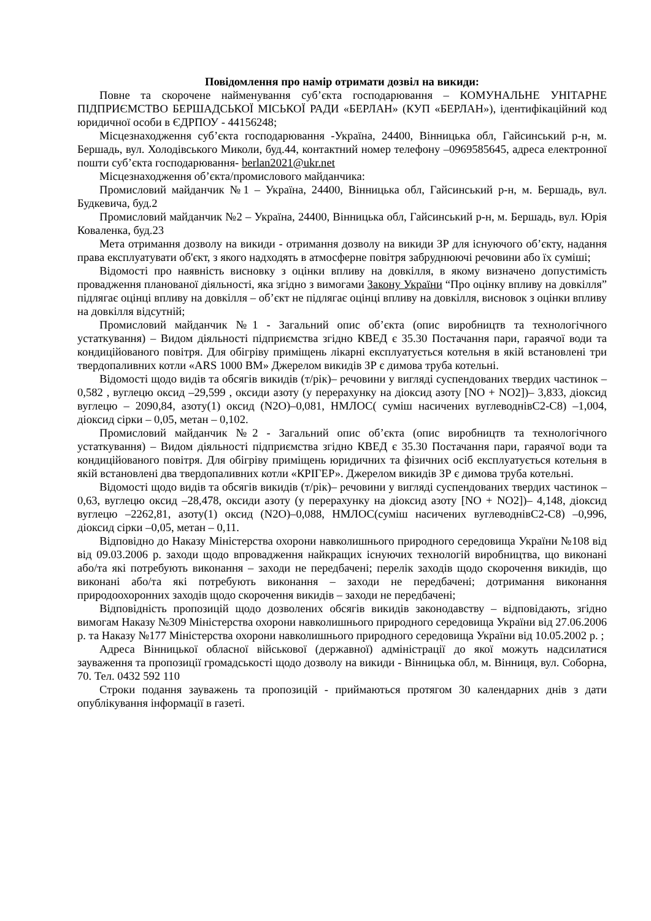Повідомлення про намір отримати дозвіл на викиди:
Повне та скорочене найменування суб’єкта господарювання – КОМУНАЛЬНЕ УНІТАРНЕ ПІДПРИЄМСТВО БЕРШАДСЬКОЇ МІСЬКОЇ РАДИ «БЕРЛАН» (КУП «БЕРЛАН»), ідентифікаційний код юридичної особи в ЄДРПОУ - 44156248;
Місцезнаходження суб’єкта господарювання -Україна, 24400, Вінницька обл, Гайсинський р-н, м. Бершадь, вул. Холодівського Миколи, буд.44, контактний номер телефону –0969585645, адреса електронної пошти суб’єкта господарювання- berlan2021@ukr.net
Місцезнаходження об’єкта/промислового майданчика:
Промисловий майданчик №1 – Україна, 24400, Вінницька обл, Гайсинський р-н, м. Бершадь, вул. Будкевича, буд.2
Промисловий майданчик №2 – Україна, 24400, Вінницька обл, Гайсинський р-н, м. Бершадь, вул. Юрія Коваленка, буд.23
Мета отримання дозволу на викиди - отримання дозволу на викиди ЗР для існуючого об’єкту, надання права експлуатувати об'єкт, з якого надходять в атмосферне повітря забруднюючі речовини або їх суміші;
Відомості про наявність висновку з оцінки впливу на довкілля, в якому визначено допустимість провадження планованої діяльності, яка згідно з вимогами Закону України “Про оцінку впливу на довкілля” підлягає оцінці впливу на довкілля – об’єкт не підлягає оцінці впливу на довкілля, висновок з оцінки впливу на довкілля відсутній;
Промисловий майданчик №1 - Загальний опис об’єкта (опис виробництв та технологічного устаткування) – Видом діяльності підприємства згідно КВЕД є 35.30 Постачання пари, гараячої води та кондиційованого повітря. Для обігріву приміщень лікарні експлуатується котельня в якій встановлені три твердопаливних котли «ARS 1000 BM» Джерелом викидів ЗР є димова труба котельні.
Відомості щодо видів та обсягів викидів (т/рік)– речовини у вигляді суспендованих твердих частинок –0,582 , вуглецю оксид –29,599 , оксиди азоту (у перерахунку на діоксид азоту [NO + NO2])– 3,833, діоксид вуглецю – 2090,84, азоту(1) оксид (N2O)–0,081, НМЛОС( суміш насичених вуглеводнівС2-С8) –1,004, діоксид сірки – 0,05, метан – 0,102.
Промисловий майданчик №2 - Загальний опис об’єкта (опис виробництв та технологічного устаткування) – Видом діяльності підприємства згідно КВЕД є 35.30 Постачання пари, гараячої води та кондиційованого повітря. Для обігріву приміщень юридичних та фізичних осіб експлуатується котельня в якій встановлені два твердопаливних котли «КРІГЕР». Джерелом викидів ЗР є димова труба котельні.
Відомості щодо видів та обсягів викидів (т/рік)– речовини у вигляді суспендованих твердих частинок –0,63, вуглецю оксид –28,478, оксиди азоту (у перерахунку на діоксид азоту [NO + NO2])– 4,148, діоксид вуглецю –2262,81, азоту(1) оксид (N2O)–0,088, НМЛОС(суміш насичених вуглеводнівС2-С8) –0,996, діоксид сірки –0,05, метан – 0,11.
Відповідно до Наказу Міністерства охорони навколишнього природного середовища України №108 від від 09.03.2006 р. заходи щодо впровадження найкращих існуючих технологій виробництва, що виконані або/та які потребують виконання – заходи не передбачені; перелік заходів щодо скорочення викидів, що виконані або/та які потребують виконання – заходи не передбачені; дотримання виконання природоохоронних заходів щодо скорочення викидів – заходи не передбачені;
Відповідність пропозицій щодо дозволених обсягів викидів законодавству – відповідають, згідно вимогам Наказу №309 Міністерства охорони навколишнього природного середовища України від 27.06.2006 р. та Наказу №177 Міністерства охорони навколишнього природного середовища України від 10.05.2002 р. ;
Адреса Вінницької обласної військової (державної) адміністрації до якої можуть надсилатися зауваження та пропозиції громадськості щодо дозволу на викиди - Вінницька обл, м. Вінниця, вул. Соборна, 70. Тел. 0432 592 110
Строки подання зауважень та пропозицій - приймаються протягом 30 календарних днів з дати опублікування інформації в газеті.